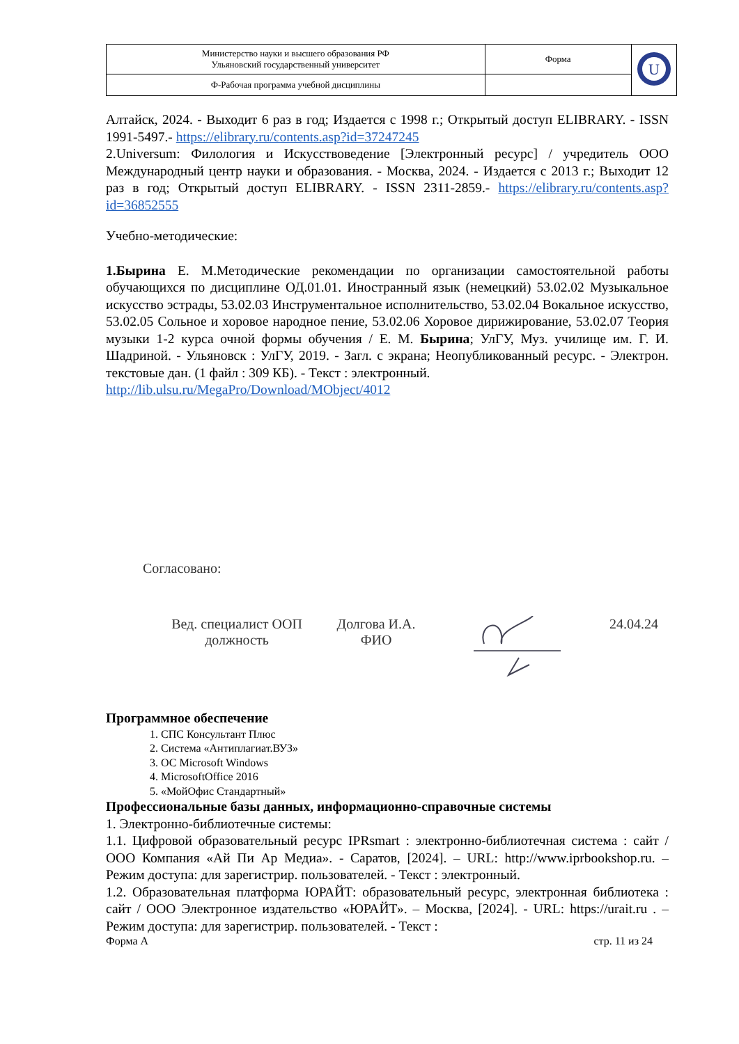| Министерство науки и высшего образования РФ Ульяновский государственный университет | Форма | U |
| Ф-Рабочая программа учебной дисциплины | | |
Алтайск, 2024. - Выходит 6 раз в год; Издается с 1998 г.; Открытый доступ ELIBRARY. - ISSN 1991-5497.- https://elibrary.ru/contents.asp?id=37247245
2.Universum: Филология и Искусствоведение [Электронный ресурс] / учредитель ООО Международный центр науки и образования. - Москва, 2024. - Издается с 2013 г.; Выходит 12 раз в год; Открытый доступ ELIBRARY. - ISSN 2311-2859.- https://elibrary.ru/contents.asp?id=36852555
Учебно-методические:
1.Бырина Е. М.Методические рекомендации по организации самостоятельной работы обучающихся по дисциплине ОД.01.01. Иностранный язык (немецкий) 53.02.02 Музыкальное искусство эстрады, 53.02.03 Инструментальное исполнительство, 53.02.04 Вокальное искусство, 53.02.05 Сольное и хоровое народное пение, 53.02.06 Хоровое дирижирование, 53.02.07 Теория музыки 1-2 курса очной формы обучения / Е. М. Бырина; УлГУ, Муз. училище им. Г. И. Шадриной. - Ульяновск : УлГУ, 2019. - Загл. с экрана; Неопубликованный ресурс. - Электрон. текстовые дан. (1 файл : 309 КБ). - Текст : электронный.
http://lib.ulsu.ru/MegaPro/Download/MObject/4012
Согласовано:
Вед. специалист ООП
должность
Долгова И.А.
ФИО
24.04.24
Программное обеспечение
1. СПС Консультант Плюс
2. Система «Антиплагиат.ВУЗ»
3. ОС Microsoft Windows
4. MicrosoftOffice 2016
5. «МойОфис Стандартный»
Профессиональные базы данных, информационно-справочные системы
1. Электронно-библиотечные системы:
1.1. Цифровой образовательный ресурс IPRsmart : электронно-библиотечная система : сайт / ООО Компания «Ай Пи Ар Медиа». - Саратов, [2024]. – URL: http://www.iprbookshop.ru. – Режим доступа: для зарегистрир. пользователей. - Текст : электронный.
1.2. Образовательная платформа ЮРАЙТ: образовательный ресурс, электронная библиотека : сайт / ООО Электронное издательство «ЮРАЙТ». – Москва, [2024]. - URL: https://urait.ru . – Режим доступа: для зарегистрир. пользователей. - Текст :
Форма А стр. 11 из 24